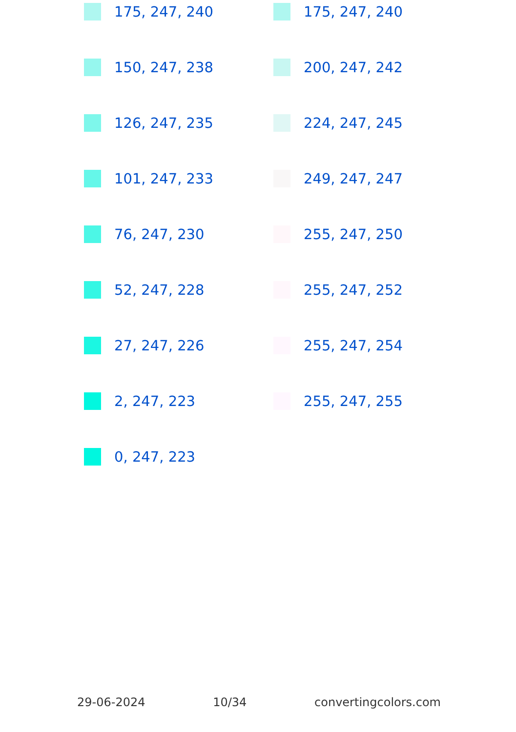175, 247, 240
150, 247, 238
126, 247, 235
101, 247, 233
76, 247, 230
52, 247, 228
27, 247, 226
2, 247, 223
0, 247, 223
175, 247, 240
200, 247, 242
224, 247, 245
249, 247, 247
255, 247, 250
255, 247, 252
255, 247, 254
255, 247, 255
29-06-2024 10/34 convertingcolors.com